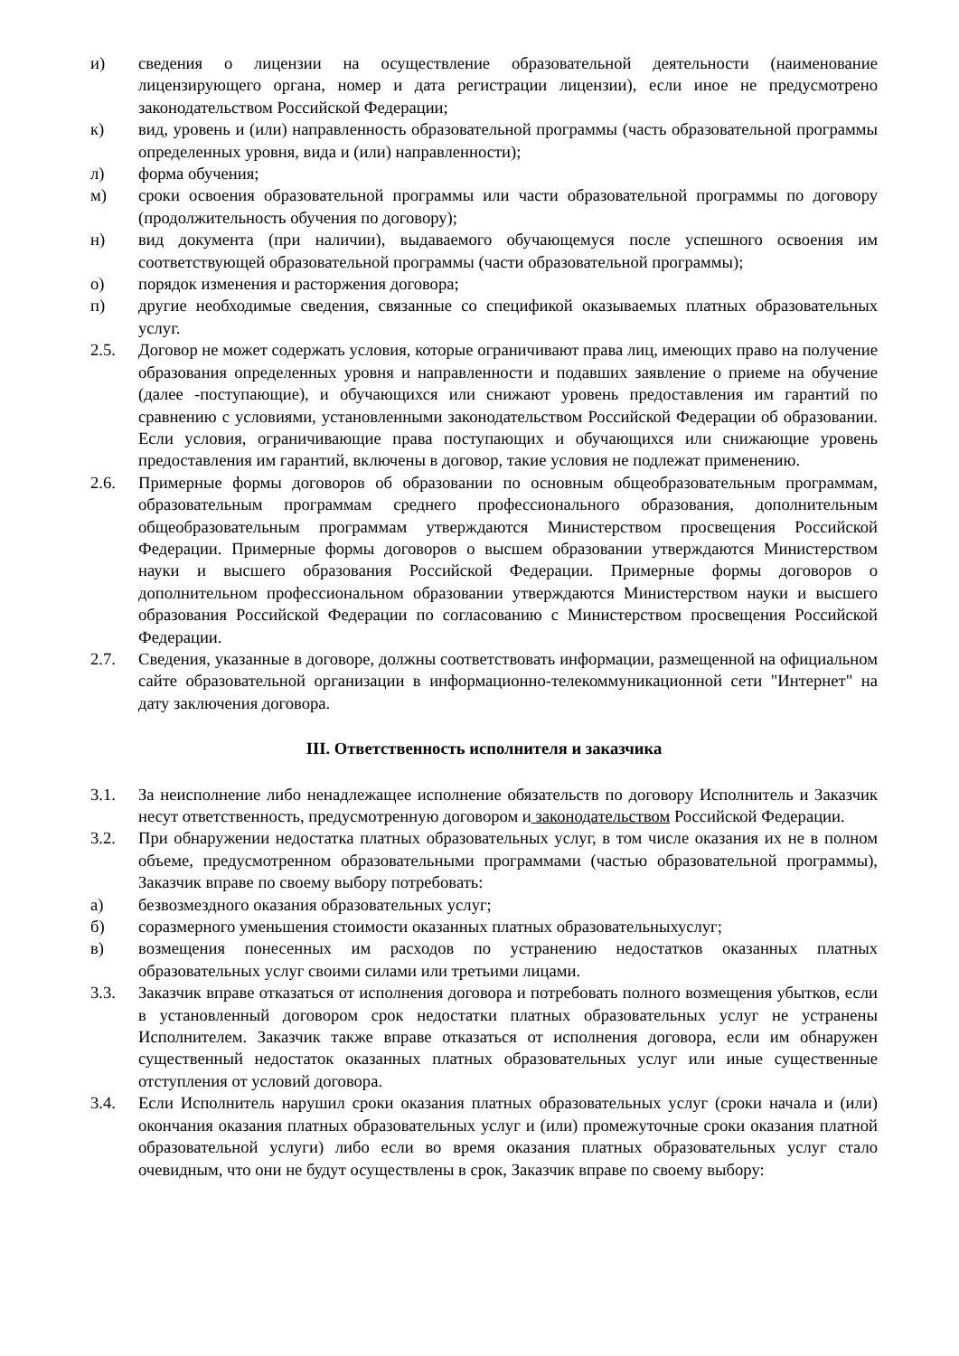и) сведения о лицензии на осуществление образовательной деятельности (наименование лицензирующего органа, номер и дата регистрации лицензии), если иное не предусмотрено законодательством Российской Федерации;
к) вид, уровень и (или) направленность образовательной программы (часть образовательной программы определенных уровня, вида и (или) направленности);
л) форма обучения;
м) сроки освоения образовательной программы или части образовательной программы по договору (продолжительность обучения по договору);
н) вид документа (при наличии), выдаваемого обучающемуся после успешного освоения им соответствующей образовательной программы (части образовательной программы);
о) порядок изменения и расторжения договора;
п) другие необходимые сведения, связанные со спецификой оказываемых платных образовательных услуг.
2.5. Договор не может содержать условия, которые ограничивают права лиц, имеющих право на получение образования определенных уровня и направленности и подавших заявление о приеме на обучение (далее -поступающие), и обучающихся или снижают уровень предоставления им гарантий по сравнению с условиями, установленными законодательством Российской Федерации об образовании. Если условия, ограничивающие права поступающих и обучающихся или снижающие уровень предоставления им гарантий, включены в договор, такие условия не подлежат применению.
2.6. Примерные формы договоров об образовании по основным общеобразовательным программам, образовательным программам среднего профессионального образования, дополнительным общеобразовательным программам утверждаются Министерством просвещения Российской Федерации. Примерные формы договоров о высшем образовании утверждаются Министерством науки и высшего образования Российской Федерации. Примерные формы договоров о дополнительном профессиональном образовании утверждаются Министерством науки и высшего образования Российской Федерации по согласованию с Министерством просвещения Российской Федерации.
2.7. Сведения, указанные в договоре, должны соответствовать информации, размещенной на официальном сайте образовательной организации в информационно-телекоммуникационной сети "Интернет" на дату заключения договора.
III. Ответственность исполнителя и заказчика
3.1. За неисполнение либо ненадлежащее исполнение обязательств по договору Исполнитель и Заказчик несут ответственность, предусмотренную договором и законодательством Российской Федерации.
3.2. При обнаружении недостатка платных образовательных услуг, в том числе оказания их не в полном объеме, предусмотренном образовательными программами (частью образовательной программы), Заказчик вправе по своему выбору потребовать:
а) безвозмездного оказания образовательных услуг;
б) соразмерного уменьшения стоимости оказанных платных образовательныхуслуг;
в) возмещения понесенных им расходов по устранению недостатков оказанных платных образовательных услуг своими силами или третьими лицами.
3.3. Заказчик вправе отказаться от исполнения договора и потребовать полного возмещения убытков, если в установленный договором срок недостатки платных образовательных услуг не устранены Исполнителем. Заказчик также вправе отказаться от исполнения договора, если им обнаружен существенный недостаток оказанных платных образовательных услуг или иные существенные отступления от условий договора.
3.4. Если Исполнитель нарушил сроки оказания платных образовательных услуг (сроки начала и (или) окончания оказания платных образовательных услуг и (или) промежуточные сроки оказания платной образовательной услуги) либо если во время оказания платных образовательных услуг стало очевидным, что они не будут осуществлены в срок, Заказчик вправе по своему выбору: